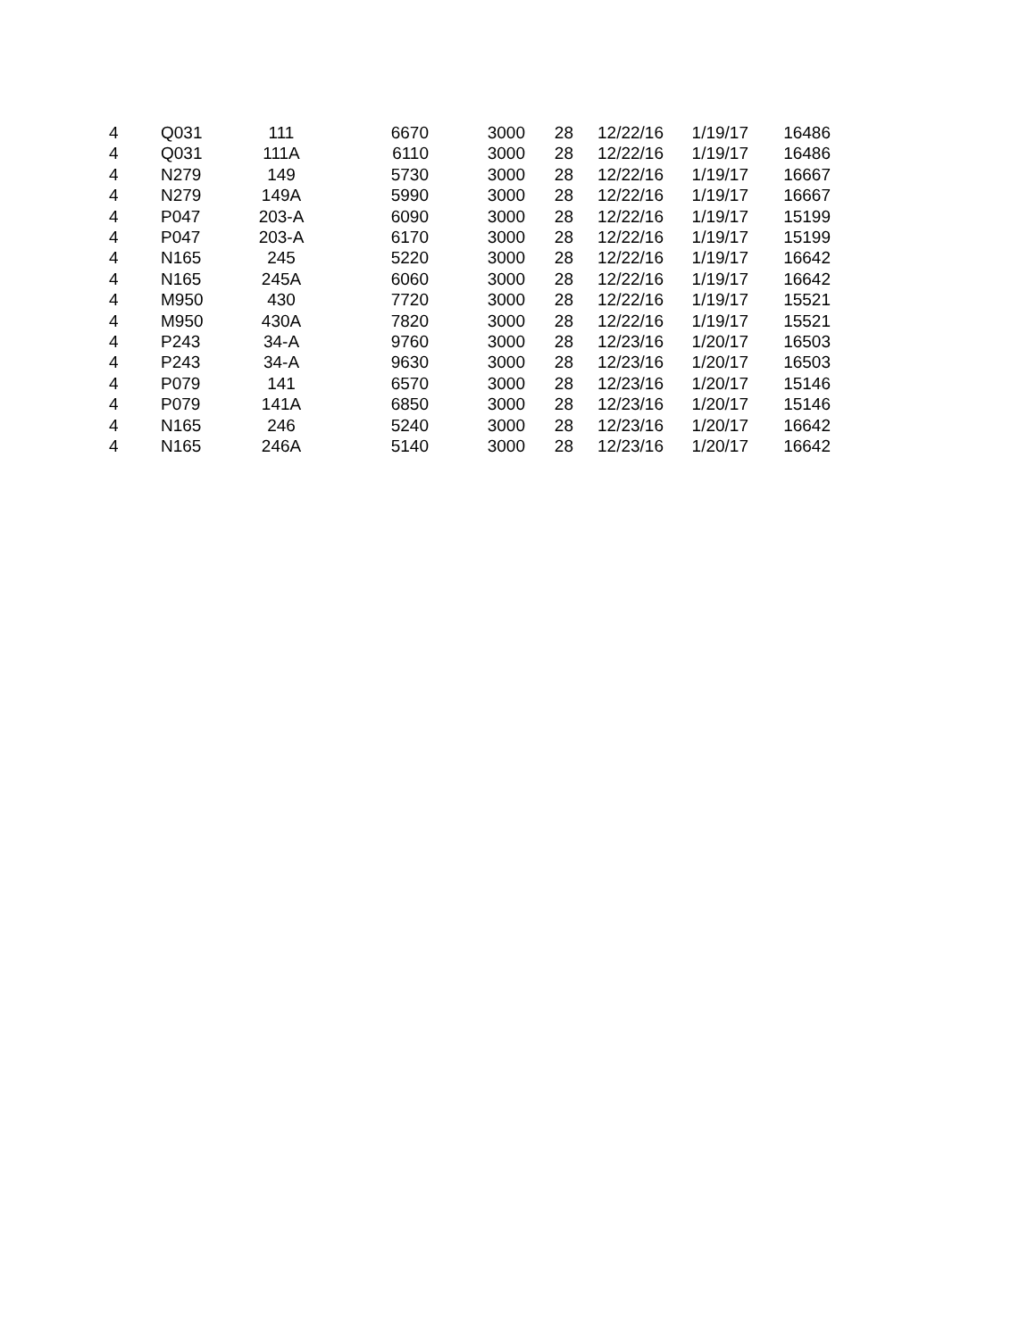| 4 | Q031 | 111 | 6670 | 3000 | 28 | 12/22/16 | 1/19/17 | 16486 |
| 4 | Q031 | 111A | 6110 | 3000 | 28 | 12/22/16 | 1/19/17 | 16486 |
| 4 | N279 | 149 | 5730 | 3000 | 28 | 12/22/16 | 1/19/17 | 16667 |
| 4 | N279 | 149A | 5990 | 3000 | 28 | 12/22/16 | 1/19/17 | 16667 |
| 4 | P047 | 203-A | 6090 | 3000 | 28 | 12/22/16 | 1/19/17 | 15199 |
| 4 | P047 | 203-A | 6170 | 3000 | 28 | 12/22/16 | 1/19/17 | 15199 |
| 4 | N165 | 245 | 5220 | 3000 | 28 | 12/22/16 | 1/19/17 | 16642 |
| 4 | N165 | 245A | 6060 | 3000 | 28 | 12/22/16 | 1/19/17 | 16642 |
| 4 | M950 | 430 | 7720 | 3000 | 28 | 12/22/16 | 1/19/17 | 15521 |
| 4 | M950 | 430A | 7820 | 3000 | 28 | 12/22/16 | 1/19/17 | 15521 |
| 4 | P243 | 34-A | 9760 | 3000 | 28 | 12/23/16 | 1/20/17 | 16503 |
| 4 | P243 | 34-A | 9630 | 3000 | 28 | 12/23/16 | 1/20/17 | 16503 |
| 4 | P079 | 141 | 6570 | 3000 | 28 | 12/23/16 | 1/20/17 | 15146 |
| 4 | P079 | 141A | 6850 | 3000 | 28 | 12/23/16 | 1/20/17 | 15146 |
| 4 | N165 | 246 | 5240 | 3000 | 28 | 12/23/16 | 1/20/17 | 16642 |
| 4 | N165 | 246A | 5140 | 3000 | 28 | 12/23/16 | 1/20/17 | 16642 |